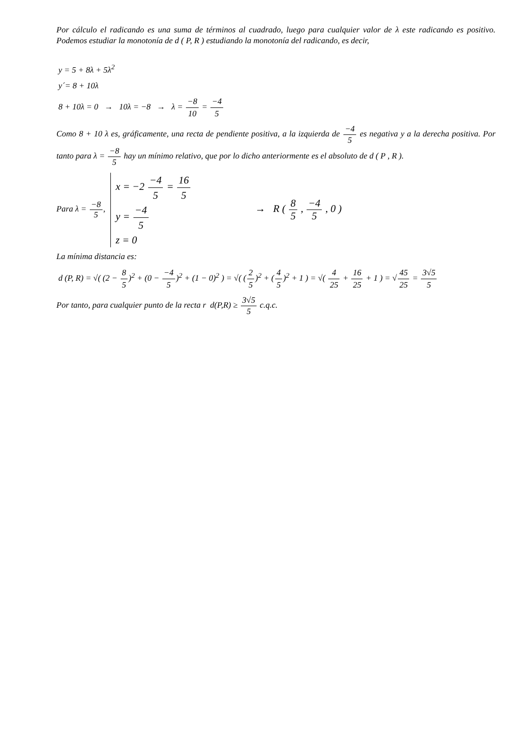Por cálculo el radicando es una suma de términos al cuadrado, luego para cualquier valor de λ este radicando es positivo. Podemos estudiar la monotonía de d ( P, R ) estudiando la monotonía del radicando, es decir,
y = 5 + 8λ + 5λ<sup>2</sup>
y´= 8 + 10λ
8 + 10λ = 0 → 10λ = −8 → λ = −8 10 = −4 5
Como 8 + 10 λ es, gráficamente, una recta de pendiente positiva, a la izquierda de −4 5 es negativa y a la derecha positiva. Por tanto para λ = −8 5 hay un mínimo relativo, que por lo dicho anteriormente es el absoluto de d ( P , R ).
Para λ = −8 5,
x = −2 −4 5 = 16 5
y = −4 5
z = 0
→ R ( 8 5 , −4 5 , 0 )
La mínima distancia es:
d (P, R) = √( (2 − 8 5)<sup>2</sup> + (0 − −4 5)<sup>2</sup> + (1 − 0)<sup>2</sup> ) = √( (2 5)<sup>2</sup> + (4 5)<sup>2</sup> + 1 ) = √( 4 25 + 16 25 + 1 ) = √45 25 = 3√5 5
Por tanto, para cualquier punto de la recta r d(P,R) ≥ 3√5 5 c.q.c.